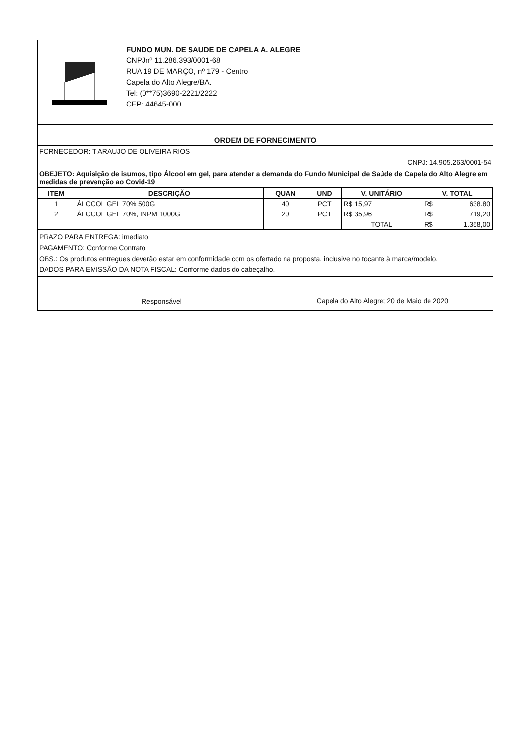FUNDO MUN. DE SAUDE DE CAPELA A. ALEGRE
CNPJnº 11.286.393/0001-68
RUA 19 DE MARÇO, nº 179 - Centro
Capela do Alto Alegre/BA.
Tel: (0**75)3690-2221/2222
CEP: 44645-000
ORDEM DE FORNECIMENTO
FORNECEDOR: T ARAUJO DE OLIVEIRA RIOS
CNPJ: 14.905.263/0001-54
OBEJETO: Aquisição de isumos, tipo Álcool em gel, para atender a demanda do Fundo Municipal de Saúde de Capela do Alto Alegre em medidas de prevenção ao Covid-19
| ITEM | DESCRIÇÃO | QUAN | UND | V. UNITÁRIO | V. TOTAL |
| --- | --- | --- | --- | --- | --- |
| 1 | ÁLCOOL GEL 70% 500G | 40 | PCT | R$ 15,97 | R$ 638.80 |
| 2 | ÁLCOOL GEL 70%, INPM 1000G | 20 | PCT | R$ 35,96 | R$ 719,20 |
| | | | | TOTAL | R$ 1.358,00 |
PRAZO PARA ENTREGA: imediato
PAGAMENTO: Conforme Contrato
OBS.: Os produtos entregues deverão estar em conformidade com os ofertado na proposta, inclusive no tocante à marca/modelo.
DADOS PARA EMISSÃO DA NOTA FISCAL: Conforme dados do cabeçalho.
Responsável Capela do Alto Alegre; 20 de Maio de 2020